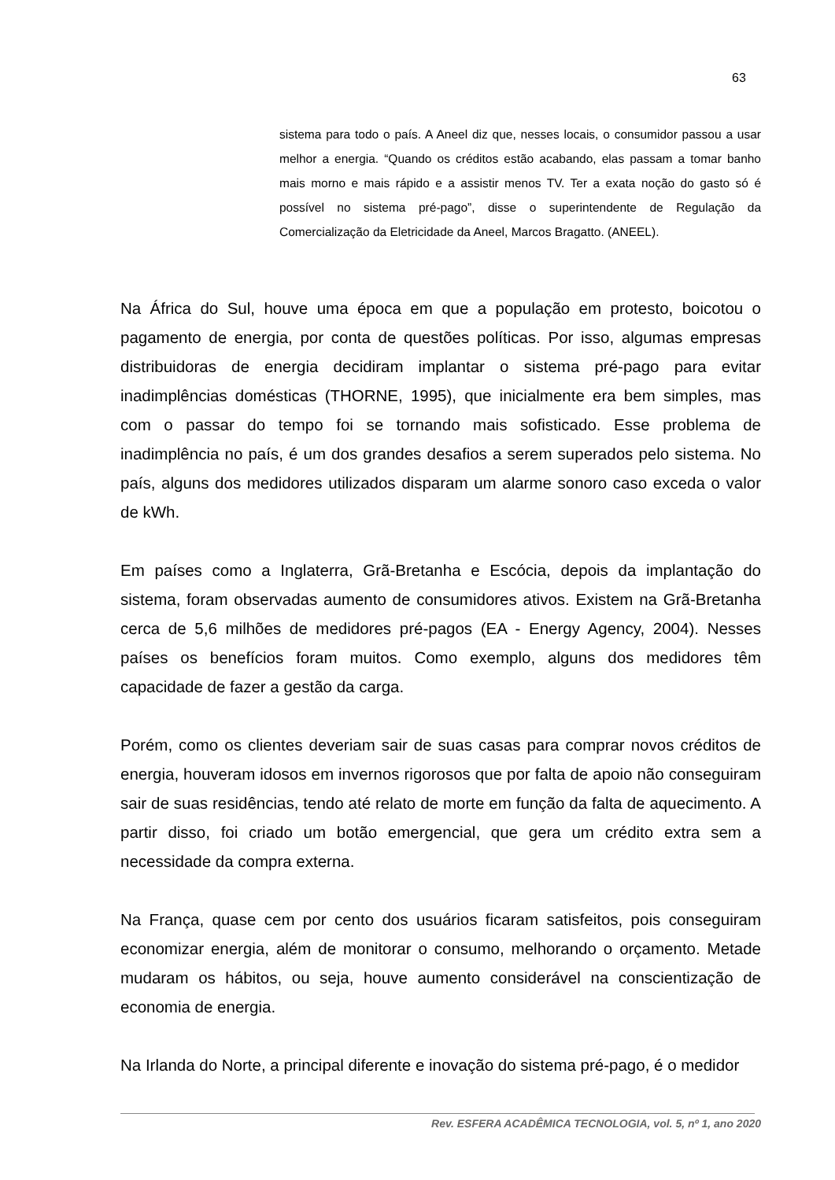63
sistema para todo o país. A Aneel diz que, nesses locais, o consumidor passou a usar melhor a energia. “Quando os créditos estão acabando, elas passam a tomar banho mais morno e mais rápido e a assistir menos TV. Ter a exata noção do gasto só é possível no sistema pré-pago”, disse o superintendente de Regulação da Comercialização da Eletricidade da Aneel, Marcos Bragatto. (ANEEL).
Na África do Sul, houve uma época em que a população em protesto, boicotou o pagamento de energia, por conta de questões políticas. Por isso, algumas empresas distribuidoras de energia decidiram implantar o sistema pré-pago para evitar inadimplências domésticas (THORNE, 1995), que inicialmente era bem simples, mas com o passar do tempo foi se tornando mais sofisticado. Esse problema de inadimplência no país, é um dos grandes desafios a serem superados pelo sistema. No país, alguns dos medidores utilizados disparam um alarme sonoro caso exceda o valor de kWh.
Em países como a Inglaterra, Grã-Bretanha e Escócia, depois da implantação do sistema, foram observadas aumento de consumidores ativos. Existem na Grã-Bretanha cerca de 5,6 milhões de medidores pré-pagos (EA - Energy Agency, 2004). Nesses países os benefícios foram muitos. Como exemplo, alguns dos medidores têm capacidade de fazer a gestão da carga.
Porém, como os clientes deveriam sair de suas casas para comprar novos créditos de energia, houveram idosos em invernos rigorosos que por falta de apoio não conseguiram sair de suas residências, tendo até relato de morte em função da falta de aquecimento. A partir disso, foi criado um botão emergencial, que gera um crédito extra sem a necessidade da compra externa.
Na França, quase cem por cento dos usuários ficaram satisfeitos, pois conseguiram economizar energia, além de monitorar o consumo, melhorando o orçamento. Metade mudaram os hábitos, ou seja, houve aumento considerável na conscientização de economia de energia.
Na Irlanda do Norte, a principal diferente e inovação do sistema pré-pago, é o medidor
Rev. ESFERA ACADÊMICA TECNOLOGIA, vol. 5, nº 1, ano 2020